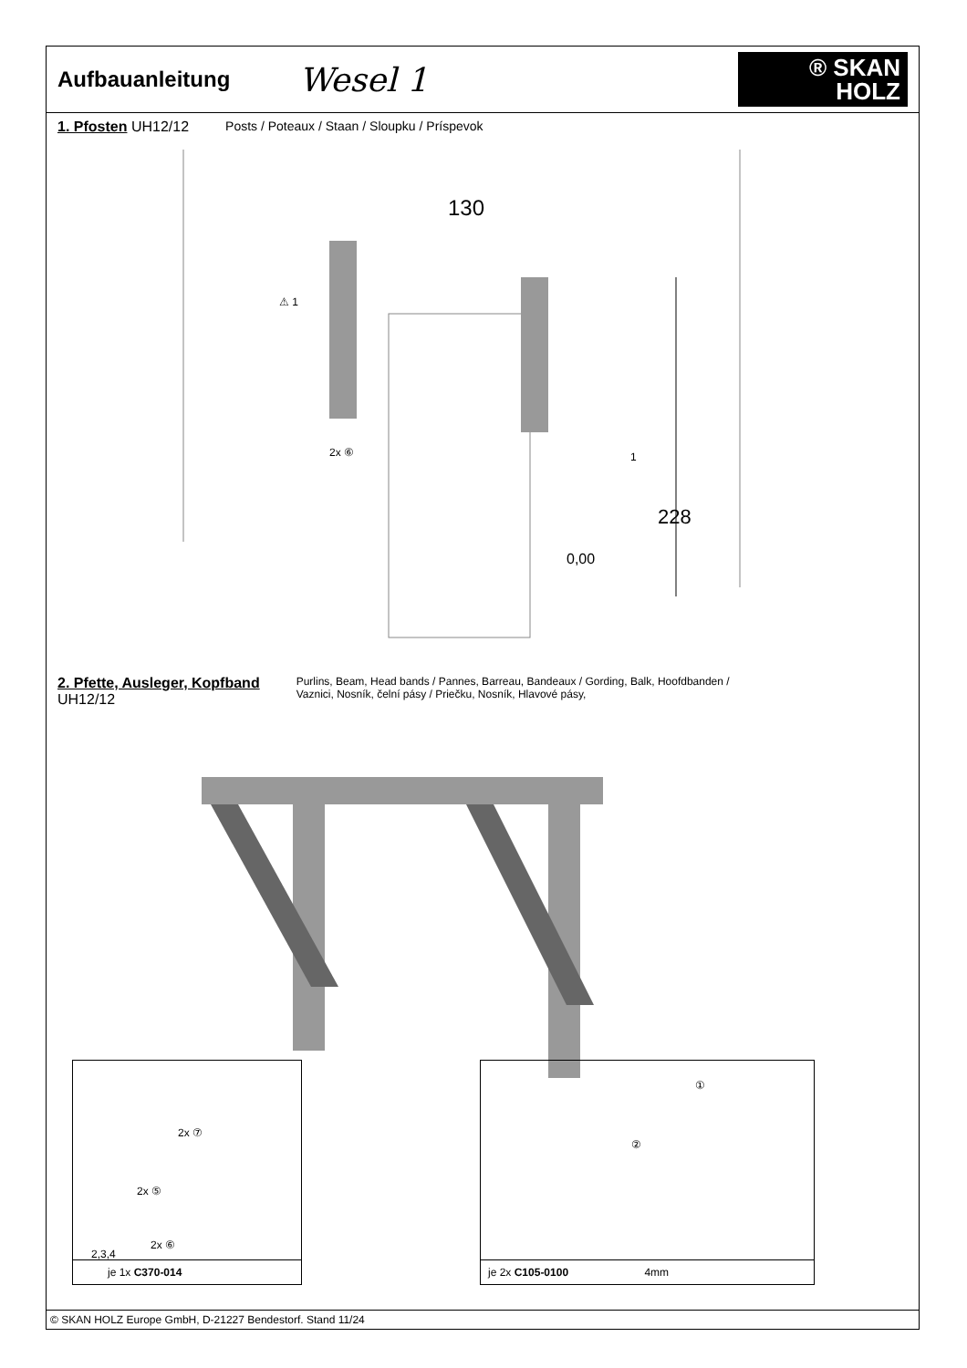Aufbauanleitung
Wesel 1
® SKAN
HOLZ
1. Pfosten UH12/12 Posts / Poteaux / Staan / Sloupku / Príspevok
⚠ 1
130
1
228
2x ⑥
0,00
2. Pfette, Ausleger, Kopfband
UH12/12
Purlins, Beam, Head bands / Pannes, Barreau, Bandeaux / Gording, Balk, Hoofdbanden /
Vaznici, Nosník, čelní pásy / Priečku, Nosník, Hlavové pásy,
2x ⑦
2x ⑤
2x ⑥
2,3,4
je 1x C370-014
①
②
je 2x C105-0100 4mm
© SKAN HOLZ Europe GmbH, D-21227 Bendestorf. Stand 11/24